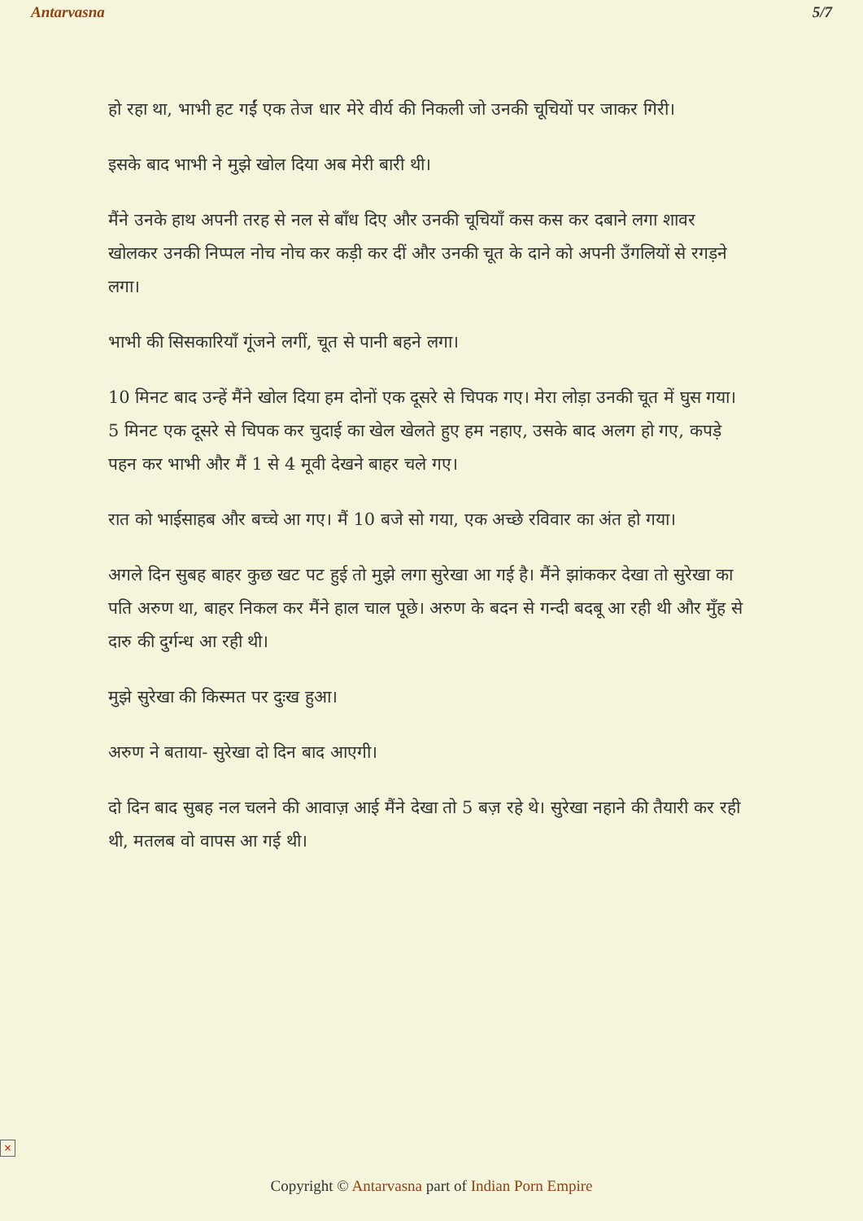Antarvasna 5/7
हो रहा था, भाभी हट गईं एक तेज धार मेरे वीर्य की निकली जो उनकी चूचियों पर जाकर गिरी।
इसके बाद भाभी ने मुझे खोल दिया अब मेरी बारी थी।
मैंने उनके हाथ अपनी तरह से नल से बाँध दिए और उनकी चूचियाँ कस कस कर दबाने लगा शावर खोलकर उनकी निप्पल नोच नोच कर कड़ी कर दीं और उनकी चूत के दाने को अपनी उँगलियों से रगड़ने लगा।
भाभी की सिसकारियाँ गूंजने लगीं, चूत से पानी बहने लगा।
10 मिनट बाद उन्हें मैंने खोल दिया हम दोनों एक दूसरे से चिपक गए। मेरा लोड़ा उनकी चूत में घुस गया। 5 मिनट एक दूसरे से चिपक कर चुदाई का खेल खेलते हुए हम नहाए, उसके बाद अलग हो गए, कपड़े पहन कर भाभी और मैं 1 से 4 मूवी देखने बाहर चले गए।
रात को भाईसाहब और बच्चे आ गए। मैं 10 बजे सो गया, एक अच्छे रविवार का अंत हो गया।
अगले दिन सुबह बाहर कुछ खट पट हुई तो मुझे लगा सुरेखा आ गई है। मैंने झांककर देखा तो सुरेखा का पति अरुण था, बाहर निकल कर मैंने हाल चाल पूछे। अरुण के बदन से गन्दी बदबू आ रही थी और मुँह से दारु की दुर्गन्ध आ रही थी।
मुझे सुरेखा की किस्मत पर दुःख हुआ।
अरुण ने बताया- सुरेखा दो दिन बाद आएगी।
दो दिन बाद सुबह नल चलने की आवाज़ आई मैंने देखा तो 5 बज़ रहे थे। सुरेखा नहाने की तैयारी कर रही थी, मतलब वो वापस आ गई थी।
×
Copyright © Antarvasna part of Indian Porn Empire